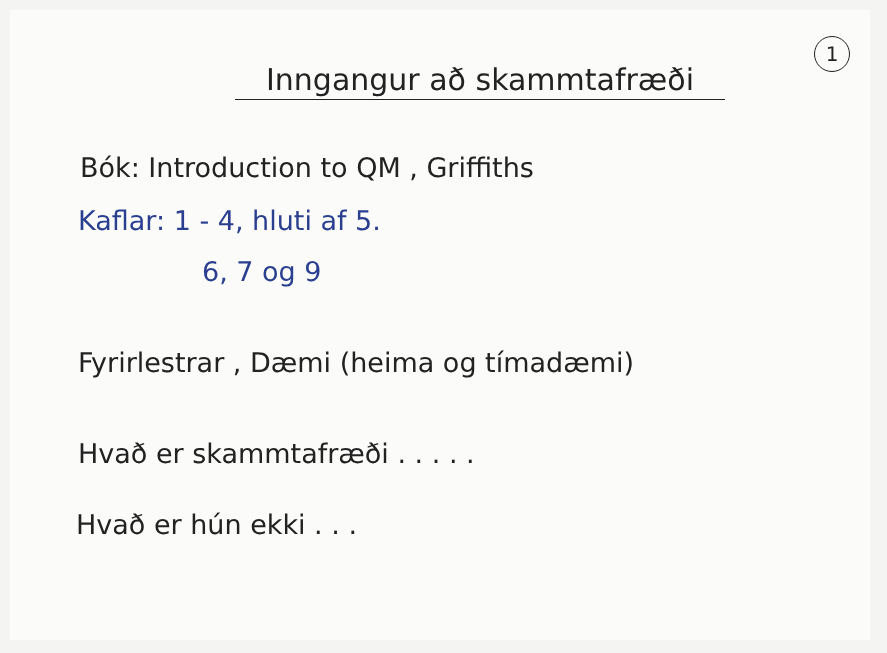1
Inngangur að skammtafræði
Bók: Introduction to QM , Griffiths
Kaflar: 1 - 4, hluti af 5.
6, 7 og 9
Fyrirlestrar , Dæmi (heima og tímadæmi)
Hvað er skammtafræði . . . . .
Hvað er hún ekki . . .